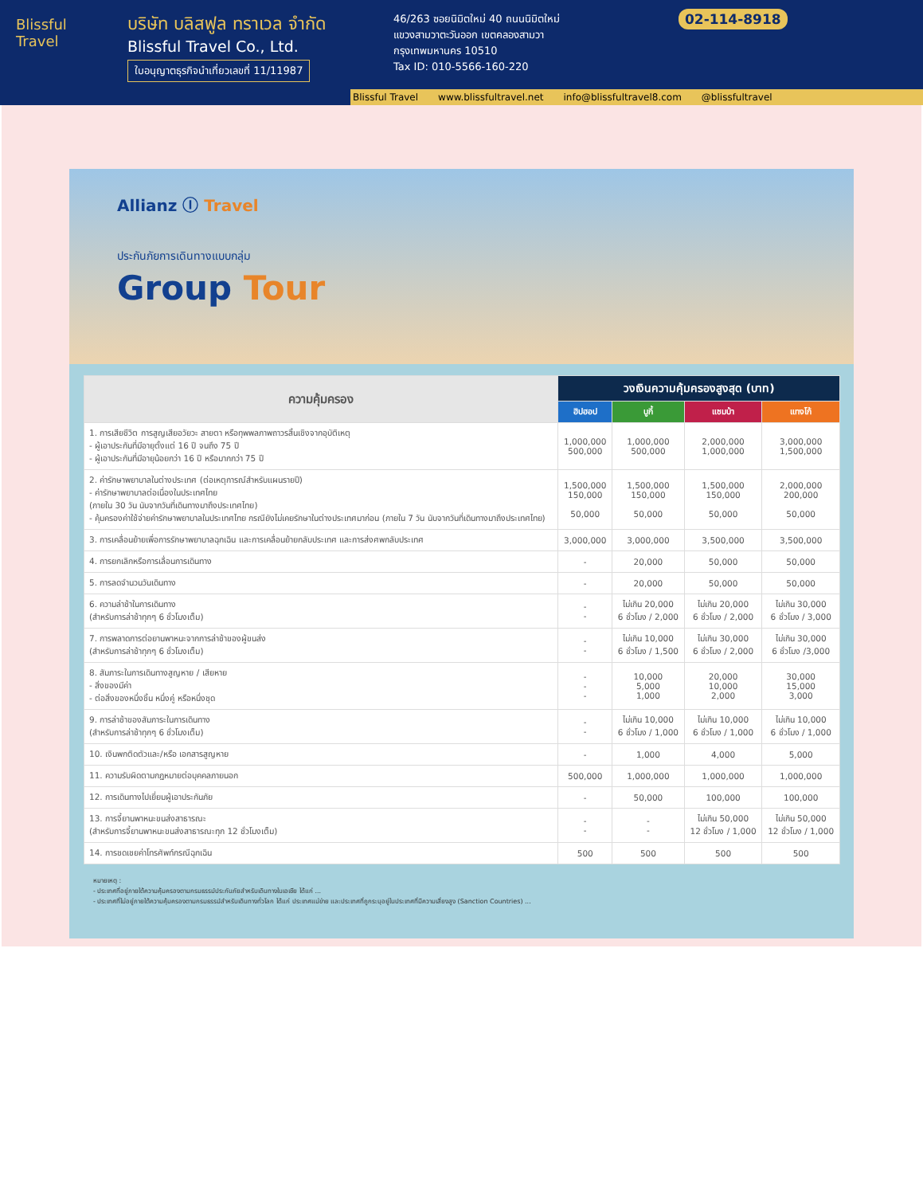Blissful
Travel
บริษัท บลิสฟูล ทราเวล จำกัด
Blissful Travel Co., Ltd.
ใบอนุญาตธุรกิจนำเที่ยวเลขที่ 11/11987
46/263 ซอยนิมิตใหม่ 40 ถนนนิมิตใหม่
แขวงสามวาตะวันออก เขตคลองสามวา
กรุงเทพมหานคร 10510
Tax ID: 010-5566-160-220
02-114-8918
Blissful Travel www.blissfultravel.net info@blissfultravel8.com @blissfultravel
Allianz Ⓘ Travel
ประกันภัยการเดินทางแบบกลุ่ม
Group Tour
| ความคุ้มครอง | วงเงินความคุ้มครองสูงสุด (บาท) | | | |
| --- | --- | --- | --- | --- |
| | ฮิปฮอป | บูกี้ | แซมบ้า | แทงโก้ |
| 1. การเสียชีวิต การสูญเสียอวัยวะ สายตา หรือทุพพลภาพถาวรสิ้นเชิงจากอุบัติเหตุ - ผู้เอาประกันที่มีอายุตั้งแต่ 16 ปี จนถึง 75 ปี - ผู้เอาประกันที่มีอายุน้อยกว่า 16 ปี หรือมากกว่า 75 ปี | 1,000,000 500,000 | 1,000,000 500,000 | 2,000,000 1,000,000 | 3,000,000 1,500,000 |
| 2. ค่ารักษาพยาบาลในต่างประเทศ (ต่อเหตุการณ์สำหรับแผนรายปี) - ค่ารักษาพยาบาลต่อเนื่องในประเทศไทย (ภายใน 30 วัน นับจากวันที่เดินทางมาถึงประเทศไทย) - คุ้มครองค่าใช้จ่ายค่ารักษาพยาบาลในประเทศไทย กรณียังไม่เคยรักษาในต่างประเทศมาก่อน (ภายใน 7 วัน นับจากวันที่เดินทางมาถึงประเทศไทย) | 1,500,000 150,000 50,000 | 1,500,000 150,000 50,000 | 1,500,000 150,000 50,000 | 2,000,000 200,000 50,000 |
| 3. การเคลื่อนย้ายเพื่อการรักษาพยาบาลฉุกเฉิน และการเคลื่อนย้ายกลับประเทศ และการส่งศพกลับประเทศ | 3,000,000 | 3,000,000 | 3,500,000 | 3,500,000 |
| 4. การยกเลิกหรือการเลื่อนการเดินทาง | - | 20,000 | 50,000 | 50,000 |
| 5. การลดจำนวนวันเดินทาง | - | 20,000 | 50,000 | 50,000 |
| 6. ความล่าช้าในการเดินทาง (สำหรับการล่าช้าทุกๆ 6 ชั่วโมงเต็ม) | - - | ไม่เกิน 20,000 6 ชั่วโมง / 2,000 | ไม่เกิน 20,000 6 ชั่วโมง / 2,000 | ไม่เกิน 30,000 6 ชั่วโมง / 3,000 |
| 7. การพลาดการต่อยานพาหนะจากการล่าช้าของผู้ขนส่ง (สำหรับการล่าช้าทุกๆ 6 ชั่วโมงเต็ม) | - - | ไม่เกิน 10,000 6 ชั่วโมง / 1,500 | ไม่เกิน 30,000 6 ชั่วโมง / 2,000 | ไม่เกิน 30,000 6 ชั่วโมง /3,000 |
| 8. สัมภาระในการเดินทางสูญหาย / เสียหาย - สิ่งของมีค่า - ต่อสิ่งของหนึ่งชิ้น หนึ่งคู่ หรือหนึ่งชุด | - - - | 10,000 5,000 1,000 | 20,000 10,000 2,000 | 30,000 15,000 3,000 |
| 9. การล่าช้าของสัมภาระในการเดินทาง (สำหรับการล่าช้าทุกๆ 6 ชั่วโมงเต็ม) | - - | ไม่เกิน 10,000 6 ชั่วโมง / 1,000 | ไม่เกิน 10,000 6 ชั่วโมง / 1,000 | ไม่เกิน 10,000 6 ชั่วโมง / 1,000 |
| 10. เงินพกติดตัวและ/หรือ เอกสารสูญหาย | - | 1,000 | 4,000 | 5,000 |
| 11. ความรับผิดตามกฎหมายต่อบุคคลภายนอก | 500,000 | 1,000,000 | 1,000,000 | 1,000,000 |
| 12. การเดินทางไปเยี่ยมผู้เอาประกันภัย | - | 50,000 | 100,000 | 100,000 |
| 13. การจี้ยานพาหนะขนส่งสาธารณะ (สำหรับการจี้ยานพาหนะขนส่งสาธารณะทุก 12 ชั่วโมงเต็ม) | - - | - - | ไม่เกิน 50,000 12 ชั่วโมง / 1,000 | ไม่เกิน 50,000 12 ชั่วโมง / 1,000 |
| 14. การชดเชยค่าโทรศัพท์กรณีฉุกเฉิน | 500 | 500 | 500 | 500 |
หมายเหตุ :
- ประเทศที่อยู่ภายใต้ความคุ้มครองตามกรมธรรม์ประกันภัยสำหรับเดินทางในเอเชีย ได้แก่ ...
- ประเทศที่ไม่อยู่ภายใต้ความคุ้มครองตามกรมธรรม์สำหรับเดินทางทั่วโลก ได้แก่ ประเทศแม่ข่าย และประเทศที่ถูกระบุอยู่ในประเทศที่มีความเสี่ยงสูง (Sanction Countries) ...